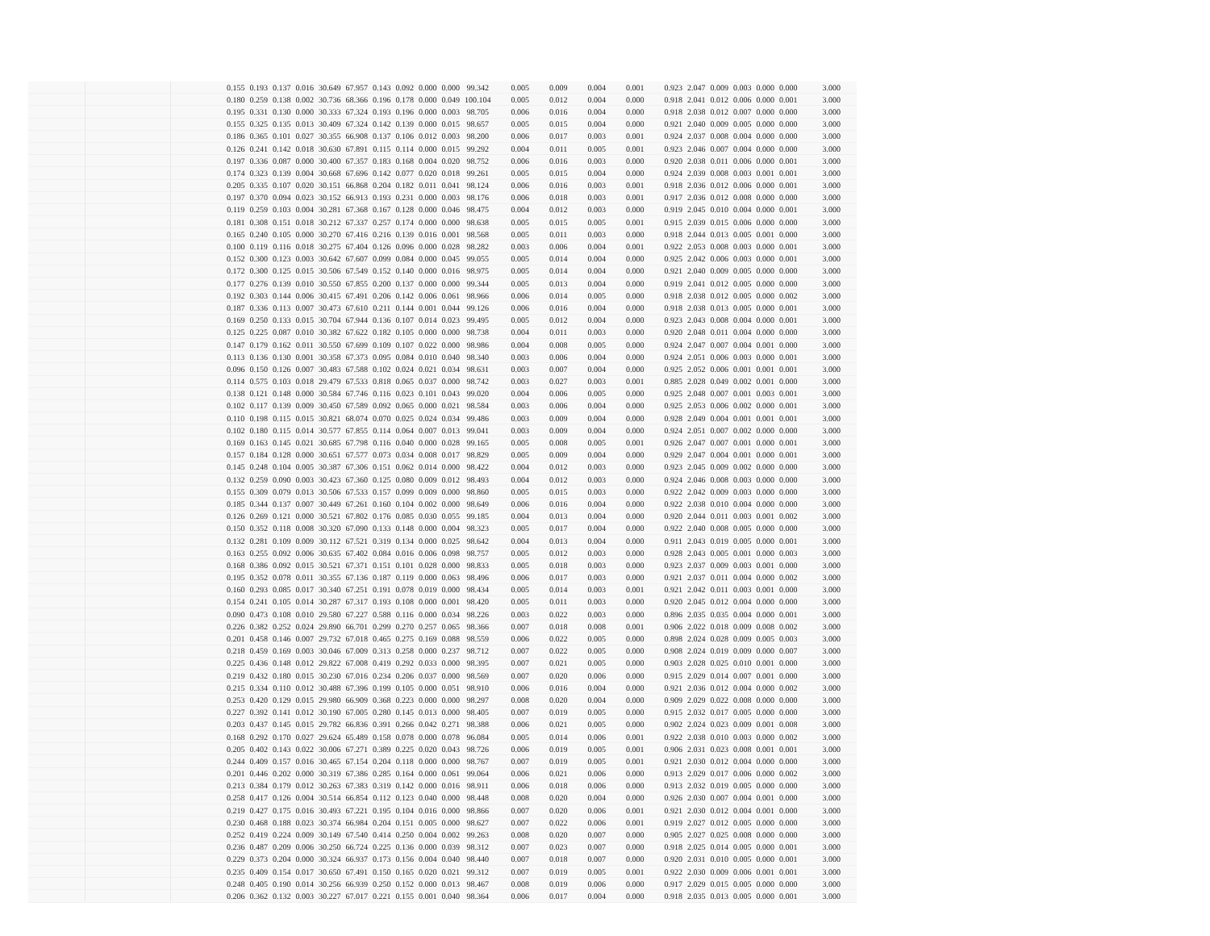| | | | 0.155 | 0.193 | 0.137 | 0.016 | 30.649 | 67.957 | 0.143 | 0.092 | 0.000 | 0.000 | 99.342 | 0.005 | 0.009 | 0.004 | 0.001 | 0.923 | 2.047 | 0.009 | 0.003 | 0.000 | 0.000 | 3.000 |
| | | | 0.180 | 0.259 | 0.138 | 0.002 | 30.736 | 68.366 | 0.196 | 0.178 | 0.000 | 0.049 | 100.104 | 0.005 | 0.012 | 0.004 | 0.000 | 0.918 | 2.041 | 0.012 | 0.006 | 0.000 | 0.001 | 3.000 |
| | | | 0.195 | 0.331 | 0.130 | 0.000 | 30.333 | 67.324 | 0.193 | 0.196 | 0.000 | 0.003 | 98.705 | 0.006 | 0.016 | 0.004 | 0.000 | 0.918 | 2.038 | 0.012 | 0.007 | 0.000 | 0.000 | 3.000 |
| | | | 0.155 | 0.325 | 0.135 | 0.013 | 30.409 | 67.324 | 0.142 | 0.139 | 0.000 | 0.015 | 98.657 | 0.005 | 0.015 | 0.004 | 0.000 | 0.921 | 2.040 | 0.009 | 0.005 | 0.000 | 0.000 | 3.000 |
| | | | 0.186 | 0.365 | 0.101 | 0.027 | 30.355 | 66.908 | 0.137 | 0.106 | 0.012 | 0.003 | 98.200 | 0.006 | 0.017 | 0.003 | 0.001 | 0.924 | 2.037 | 0.008 | 0.004 | 0.000 | 0.000 | 3.000 |
| | | | 0.126 | 0.241 | 0.142 | 0.018 | 30.630 | 67.891 | 0.115 | 0.114 | 0.000 | 0.015 | 99.292 | 0.004 | 0.011 | 0.005 | 0.001 | 0.923 | 2.046 | 0.007 | 0.004 | 0.000 | 0.000 | 3.000 |
| | | | 0.197 | 0.336 | 0.087 | 0.000 | 30.400 | 67.357 | 0.183 | 0.168 | 0.004 | 0.020 | 98.752 | 0.006 | 0.016 | 0.003 | 0.000 | 0.920 | 2.038 | 0.011 | 0.006 | 0.000 | 0.001 | 3.000 |
| | | | 0.174 | 0.323 | 0.139 | 0.004 | 30.668 | 67.696 | 0.142 | 0.077 | 0.020 | 0.018 | 99.261 | 0.005 | 0.015 | 0.004 | 0.000 | 0.924 | 2.039 | 0.008 | 0.003 | 0.001 | 0.001 | 3.000 |
| | | | 0.205 | 0.335 | 0.107 | 0.020 | 30.151 | 66.868 | 0.204 | 0.182 | 0.011 | 0.041 | 98.124 | 0.006 | 0.016 | 0.003 | 0.001 | 0.918 | 2.036 | 0.012 | 0.006 | 0.000 | 0.001 | 3.000 |
| | | | 0.197 | 0.370 | 0.094 | 0.023 | 30.152 | 66.913 | 0.193 | 0.231 | 0.000 | 0.003 | 98.176 | 0.006 | 0.018 | 0.003 | 0.001 | 0.917 | 2.036 | 0.012 | 0.008 | 0.000 | 0.000 | 3.000 |
| | | | 0.119 | 0.259 | 0.103 | 0.004 | 30.281 | 67.368 | 0.167 | 0.128 | 0.000 | 0.046 | 98.475 | 0.004 | 0.012 | 0.003 | 0.000 | 0.919 | 2.045 | 0.010 | 0.004 | 0.000 | 0.001 | 3.000 |
| | | | 0.181 | 0.308 | 0.151 | 0.018 | 30.212 | 67.337 | 0.257 | 0.174 | 0.000 | 0.000 | 98.638 | 0.005 | 0.015 | 0.005 | 0.001 | 0.915 | 2.039 | 0.015 | 0.006 | 0.000 | 0.000 | 3.000 |
| | | | 0.165 | 0.240 | 0.105 | 0.000 | 30.270 | 67.416 | 0.216 | 0.139 | 0.016 | 0.001 | 98.568 | 0.005 | 0.011 | 0.003 | 0.000 | 0.918 | 2.044 | 0.013 | 0.005 | 0.001 | 0.000 | 3.000 |
| | | | 0.100 | 0.119 | 0.116 | 0.018 | 30.275 | 67.404 | 0.126 | 0.096 | 0.000 | 0.028 | 98.282 | 0.003 | 0.006 | 0.004 | 0.001 | 0.922 | 2.053 | 0.008 | 0.003 | 0.000 | 0.001 | 3.000 |
| | | | 0.152 | 0.300 | 0.123 | 0.003 | 30.642 | 67.607 | 0.099 | 0.084 | 0.000 | 0.045 | 99.055 | 0.005 | 0.014 | 0.004 | 0.000 | 0.925 | 2.042 | 0.006 | 0.003 | 0.000 | 0.001 | 3.000 |
| | | | 0.172 | 0.300 | 0.125 | 0.015 | 30.506 | 67.549 | 0.152 | 0.140 | 0.000 | 0.016 | 98.975 | 0.005 | 0.014 | 0.004 | 0.000 | 0.921 | 2.040 | 0.009 | 0.005 | 0.000 | 0.000 | 3.000 |
| | | | 0.177 | 0.276 | 0.139 | 0.010 | 30.550 | 67.855 | 0.200 | 0.137 | 0.000 | 0.000 | 99.344 | 0.005 | 0.013 | 0.004 | 0.000 | 0.919 | 2.041 | 0.012 | 0.005 | 0.000 | 0.000 | 3.000 |
| | | | 0.192 | 0.303 | 0.144 | 0.006 | 30.415 | 67.491 | 0.206 | 0.142 | 0.006 | 0.061 | 98.966 | 0.006 | 0.014 | 0.005 | 0.000 | 0.918 | 2.038 | 0.012 | 0.005 | 0.000 | 0.002 | 3.000 |
| | | | 0.187 | 0.336 | 0.113 | 0.007 | 30.473 | 67.610 | 0.211 | 0.144 | 0.001 | 0.044 | 99.126 | 0.006 | 0.016 | 0.004 | 0.000 | 0.918 | 2.038 | 0.013 | 0.005 | 0.000 | 0.001 | 3.000 |
| | | | 0.169 | 0.250 | 0.133 | 0.015 | 30.704 | 67.944 | 0.136 | 0.107 | 0.014 | 0.023 | 99.495 | 0.005 | 0.012 | 0.004 | 0.000 | 0.923 | 2.043 | 0.008 | 0.004 | 0.000 | 0.001 | 3.000 |
| | | | 0.125 | 0.225 | 0.087 | 0.010 | 30.382 | 67.622 | 0.182 | 0.105 | 0.000 | 0.000 | 98.738 | 0.004 | 0.011 | 0.003 | 0.000 | 0.920 | 2.048 | 0.011 | 0.004 | 0.000 | 0.000 | 3.000 |
| | | | 0.147 | 0.179 | 0.162 | 0.011 | 30.550 | 67.699 | 0.109 | 0.107 | 0.022 | 0.000 | 98.986 | 0.004 | 0.008 | 0.005 | 0.000 | 0.924 | 2.047 | 0.007 | 0.004 | 0.001 | 0.000 | 3.000 |
| | | | 0.113 | 0.136 | 0.130 | 0.001 | 30.358 | 67.373 | 0.095 | 0.084 | 0.010 | 0.040 | 98.340 | 0.003 | 0.006 | 0.004 | 0.000 | 0.924 | 2.051 | 0.006 | 0.003 | 0.000 | 0.001 | 3.000 |
| | | | 0.096 | 0.150 | 0.126 | 0.007 | 30.483 | 67.588 | 0.102 | 0.024 | 0.021 | 0.034 | 98.631 | 0.003 | 0.007 | 0.004 | 0.000 | 0.925 | 2.052 | 0.006 | 0.001 | 0.001 | 0.001 | 3.000 |
| | | | 0.114 | 0.575 | 0.103 | 0.018 | 29.479 | 67.533 | 0.818 | 0.065 | 0.037 | 0.000 | 98.742 | 0.003 | 0.027 | 0.003 | 0.001 | 0.885 | 2.028 | 0.049 | 0.002 | 0.001 | 0.000 | 3.000 |
| | | | 0.138 | 0.121 | 0.148 | 0.000 | 30.584 | 67.746 | 0.116 | 0.023 | 0.101 | 0.043 | 99.020 | 0.004 | 0.006 | 0.005 | 0.000 | 0.925 | 2.048 | 0.007 | 0.001 | 0.003 | 0.001 | 3.000 |
| | | | 0.102 | 0.117 | 0.139 | 0.009 | 30.450 | 67.589 | 0.092 | 0.065 | 0.000 | 0.021 | 98.584 | 0.003 | 0.006 | 0.004 | 0.000 | 0.925 | 2.053 | 0.006 | 0.002 | 0.000 | 0.001 | 3.000 |
| | | | 0.110 | 0.198 | 0.115 | 0.015 | 30.821 | 68.074 | 0.070 | 0.025 | 0.024 | 0.034 | 99.486 | 0.003 | 0.009 | 0.004 | 0.000 | 0.928 | 2.049 | 0.004 | 0.001 | 0.001 | 0.001 | 3.000 |
| | | | 0.102 | 0.180 | 0.115 | 0.014 | 30.577 | 67.855 | 0.114 | 0.064 | 0.007 | 0.013 | 99.041 | 0.003 | 0.009 | 0.004 | 0.000 | 0.924 | 2.051 | 0.007 | 0.002 | 0.000 | 0.000 | 3.000 |
| | | | 0.169 | 0.163 | 0.145 | 0.021 | 30.685 | 67.798 | 0.116 | 0.040 | 0.000 | 0.028 | 99.165 | 0.005 | 0.008 | 0.005 | 0.001 | 0.926 | 2.047 | 0.007 | 0.001 | 0.000 | 0.001 | 3.000 |
| | | | 0.157 | 0.184 | 0.128 | 0.000 | 30.651 | 67.577 | 0.073 | 0.034 | 0.008 | 0.017 | 98.829 | 0.005 | 0.009 | 0.004 | 0.000 | 0.929 | 2.047 | 0.004 | 0.001 | 0.000 | 0.001 | 3.000 |
| | | | 0.145 | 0.248 | 0.104 | 0.005 | 30.387 | 67.306 | 0.151 | 0.062 | 0.014 | 0.000 | 98.422 | 0.004 | 0.012 | 0.003 | 0.000 | 0.923 | 2.045 | 0.009 | 0.002 | 0.000 | 0.000 | 3.000 |
| | | | 0.132 | 0.259 | 0.090 | 0.003 | 30.423 | 67.360 | 0.125 | 0.080 | 0.009 | 0.012 | 98.493 | 0.004 | 0.012 | 0.003 | 0.000 | 0.924 | 2.046 | 0.008 | 0.003 | 0.000 | 0.000 | 3.000 |
| | | | 0.155 | 0.309 | 0.079 | 0.013 | 30.506 | 67.533 | 0.157 | 0.099 | 0.009 | 0.000 | 98.860 | 0.005 | 0.015 | 0.003 | 0.000 | 0.922 | 2.042 | 0.009 | 0.003 | 0.000 | 0.000 | 3.000 |
| | | | 0.185 | 0.344 | 0.137 | 0.007 | 30.449 | 67.261 | 0.160 | 0.104 | 0.002 | 0.000 | 98.649 | 0.006 | 0.016 | 0.004 | 0.000 | 0.922 | 2.038 | 0.010 | 0.004 | 0.000 | 0.000 | 3.000 |
| | | | 0.126 | 0.269 | 0.121 | 0.000 | 30.521 | 67.802 | 0.176 | 0.085 | 0.030 | 0.055 | 99.185 | 0.004 | 0.013 | 0.004 | 0.000 | 0.920 | 2.044 | 0.011 | 0.003 | 0.001 | 0.002 | 3.000 |
| | | | 0.150 | 0.352 | 0.118 | 0.008 | 30.320 | 67.090 | 0.133 | 0.148 | 0.000 | 0.004 | 98.323 | 0.005 | 0.017 | 0.004 | 0.000 | 0.922 | 2.040 | 0.008 | 0.005 | 0.000 | 0.000 | 3.000 |
| | | | 0.132 | 0.281 | 0.109 | 0.009 | 30.112 | 67.521 | 0.319 | 0.134 | 0.000 | 0.025 | 98.642 | 0.004 | 0.013 | 0.004 | 0.000 | 0.911 | 2.043 | 0.019 | 0.005 | 0.000 | 0.001 | 3.000 |
| | | | 0.163 | 0.255 | 0.092 | 0.006 | 30.635 | 67.402 | 0.084 | 0.016 | 0.006 | 0.098 | 98.757 | 0.005 | 0.012 | 0.003 | 0.000 | 0.928 | 2.043 | 0.005 | 0.001 | 0.000 | 0.003 | 3.000 |
| | | | 0.168 | 0.386 | 0.092 | 0.015 | 30.521 | 67.371 | 0.151 | 0.101 | 0.028 | 0.000 | 98.833 | 0.005 | 0.018 | 0.003 | 0.000 | 0.923 | 2.037 | 0.009 | 0.003 | 0.001 | 0.000 | 3.000 |
| | | | 0.195 | 0.352 | 0.078 | 0.011 | 30.355 | 67.136 | 0.187 | 0.119 | 0.000 | 0.063 | 98.496 | 0.006 | 0.017 | 0.003 | 0.000 | 0.921 | 2.037 | 0.011 | 0.004 | 0.000 | 0.002 | 3.000 |
| | | | 0.160 | 0.293 | 0.085 | 0.017 | 30.340 | 67.251 | 0.191 | 0.078 | 0.019 | 0.000 | 98.434 | 0.005 | 0.014 | 0.003 | 0.001 | 0.921 | 2.042 | 0.011 | 0.003 | 0.001 | 0.000 | 3.000 |
| | | | 0.154 | 0.241 | 0.105 | 0.014 | 30.287 | 67.317 | 0.193 | 0.108 | 0.000 | 0.001 | 98.420 | 0.005 | 0.011 | 0.003 | 0.000 | 0.920 | 2.045 | 0.012 | 0.004 | 0.000 | 0.000 | 3.000 |
| | | | 0.090 | 0.473 | 0.108 | 0.010 | 29.580 | 67.227 | 0.588 | 0.116 | 0.000 | 0.034 | 98.226 | 0.003 | 0.022 | 0.003 | 0.000 | 0.896 | 2.035 | 0.035 | 0.004 | 0.000 | 0.001 | 3.000 |
| | | | 0.226 | 0.382 | 0.252 | 0.024 | 29.890 | 66.701 | 0.299 | 0.270 | 0.257 | 0.065 | 98.366 | 0.007 | 0.018 | 0.008 | 0.001 | 0.906 | 2.022 | 0.018 | 0.009 | 0.008 | 0.002 | 3.000 |
| | | | 0.201 | 0.458 | 0.146 | 0.007 | 29.732 | 67.018 | 0.465 | 0.275 | 0.169 | 0.088 | 98.559 | 0.006 | 0.022 | 0.005 | 0.000 | 0.898 | 2.024 | 0.028 | 0.009 | 0.005 | 0.003 | 3.000 |
| | | | 0.218 | 0.459 | 0.169 | 0.003 | 30.046 | 67.009 | 0.313 | 0.258 | 0.000 | 0.237 | 98.712 | 0.007 | 0.022 | 0.005 | 0.000 | 0.908 | 2.024 | 0.019 | 0.009 | 0.000 | 0.007 | 3.000 |
| | | | 0.225 | 0.436 | 0.148 | 0.012 | 29.822 | 67.008 | 0.419 | 0.292 | 0.033 | 0.000 | 98.395 | 0.007 | 0.021 | 0.005 | 0.000 | 0.903 | 2.028 | 0.025 | 0.010 | 0.001 | 0.000 | 3.000 |
| | | | 0.219 | 0.432 | 0.180 | 0.015 | 30.230 | 67.016 | 0.234 | 0.206 | 0.037 | 0.000 | 98.569 | 0.007 | 0.020 | 0.006 | 0.000 | 0.915 | 2.029 | 0.014 | 0.007 | 0.001 | 0.000 | 3.000 |
| | | | 0.215 | 0.334 | 0.110 | 0.012 | 30.488 | 67.396 | 0.199 | 0.105 | 0.000 | 0.051 | 98.910 | 0.006 | 0.016 | 0.004 | 0.000 | 0.921 | 2.036 | 0.012 | 0.004 | 0.000 | 0.002 | 3.000 |
| | | | 0.253 | 0.420 | 0.129 | 0.015 | 29.980 | 66.909 | 0.368 | 0.223 | 0.000 | 0.000 | 98.297 | 0.008 | 0.020 | 0.004 | 0.000 | 0.909 | 2.029 | 0.022 | 0.008 | 0.000 | 0.000 | 3.000 |
| | | | 0.227 | 0.392 | 0.141 | 0.012 | 30.190 | 67.005 | 0.280 | 0.145 | 0.013 | 0.000 | 98.405 | 0.007 | 0.019 | 0.005 | 0.000 | 0.915 | 2.032 | 0.017 | 0.005 | 0.000 | 0.000 | 3.000 |
| | | | 0.203 | 0.437 | 0.145 | 0.015 | 29.782 | 66.836 | 0.391 | 0.266 | 0.042 | 0.271 | 98.388 | 0.006 | 0.021 | 0.005 | 0.000 | 0.902 | 2.024 | 0.023 | 0.009 | 0.001 | 0.008 | 3.000 |
| | | | 0.168 | 0.292 | 0.170 | 0.027 | 29.624 | 65.489 | 0.158 | 0.078 | 0.000 | 0.078 | 96.084 | 0.005 | 0.014 | 0.006 | 0.001 | 0.922 | 2.038 | 0.010 | 0.003 | 0.000 | 0.002 | 3.000 |
| | | | 0.205 | 0.402 | 0.143 | 0.022 | 30.006 | 67.271 | 0.389 | 0.225 | 0.020 | 0.043 | 98.726 | 0.006 | 0.019 | 0.005 | 0.001 | 0.906 | 2.031 | 0.023 | 0.008 | 0.001 | 0.001 | 3.000 |
| | | | 0.244 | 0.409 | 0.157 | 0.016 | 30.465 | 67.154 | 0.204 | 0.118 | 0.000 | 0.000 | 98.767 | 0.007 | 0.019 | 0.005 | 0.001 | 0.921 | 2.030 | 0.012 | 0.004 | 0.000 | 0.000 | 3.000 |
| | | | 0.201 | 0.446 | 0.202 | 0.000 | 30.319 | 67.386 | 0.285 | 0.164 | 0.000 | 0.061 | 99.064 | 0.006 | 0.021 | 0.006 | 0.000 | 0.913 | 2.029 | 0.017 | 0.006 | 0.000 | 0.002 | 3.000 |
| | | | 0.213 | 0.384 | 0.179 | 0.012 | 30.263 | 67.383 | 0.319 | 0.142 | 0.000 | 0.016 | 98.911 | 0.006 | 0.018 | 0.006 | 0.000 | 0.913 | 2.032 | 0.019 | 0.005 | 0.000 | 0.000 | 3.000 |
| | | | 0.258 | 0.417 | 0.126 | 0.004 | 30.514 | 66.854 | 0.112 | 0.123 | 0.040 | 0.000 | 98.448 | 0.008 | 0.020 | 0.004 | 0.000 | 0.926 | 2.030 | 0.007 | 0.004 | 0.001 | 0.000 | 3.000 |
| | | | 0.219 | 0.427 | 0.175 | 0.016 | 30.493 | 67.221 | 0.195 | 0.104 | 0.016 | 0.000 | 98.866 | 0.007 | 0.020 | 0.006 | 0.001 | 0.921 | 2.030 | 0.012 | 0.004 | 0.001 | 0.000 | 3.000 |
| | | | 0.230 | 0.468 | 0.188 | 0.023 | 30.374 | 66.984 | 0.204 | 0.151 | 0.005 | 0.000 | 98.627 | 0.007 | 0.022 | 0.006 | 0.001 | 0.919 | 2.027 | 0.012 | 0.005 | 0.000 | 0.000 | 3.000 |
| | | | 0.252 | 0.419 | 0.224 | 0.009 | 30.149 | 67.540 | 0.414 | 0.250 | 0.004 | 0.002 | 99.263 | 0.008 | 0.020 | 0.007 | 0.000 | 0.905 | 2.027 | 0.025 | 0.008 | 0.000 | 0.000 | 3.000 |
| | | | 0.236 | 0.487 | 0.209 | 0.006 | 30.250 | 66.724 | 0.225 | 0.136 | 0.000 | 0.039 | 98.312 | 0.007 | 0.023 | 0.007 | 0.000 | 0.918 | 2.025 | 0.014 | 0.005 | 0.000 | 0.001 | 3.000 |
| | | | 0.229 | 0.373 | 0.204 | 0.000 | 30.324 | 66.937 | 0.173 | 0.156 | 0.004 | 0.040 | 98.440 | 0.007 | 0.018 | 0.007 | 0.000 | 0.920 | 2.031 | 0.010 | 0.005 | 0.000 | 0.001 | 3.000 |
| | | | 0.235 | 0.409 | 0.154 | 0.017 | 30.650 | 67.491 | 0.150 | 0.165 | 0.020 | 0.021 | 99.312 | 0.007 | 0.019 | 0.005 | 0.001 | 0.922 | 2.030 | 0.009 | 0.006 | 0.001 | 0.001 | 3.000 |
| | | | 0.248 | 0.405 | 0.190 | 0.014 | 30.256 | 66.939 | 0.250 | 0.152 | 0.000 | 0.013 | 98.467 | 0.008 | 0.019 | 0.006 | 0.000 | 0.917 | 2.029 | 0.015 | 0.005 | 0.000 | 0.000 | 3.000 |
| | | | 0.206 | 0.362 | 0.132 | 0.003 | 30.227 | 67.017 | 0.221 | 0.155 | 0.001 | 0.040 | 98.364 | 0.006 | 0.017 | 0.004 | 0.000 | 0.918 | 2.035 | 0.013 | 0.005 | 0.000 | 0.001 | 3.000 |